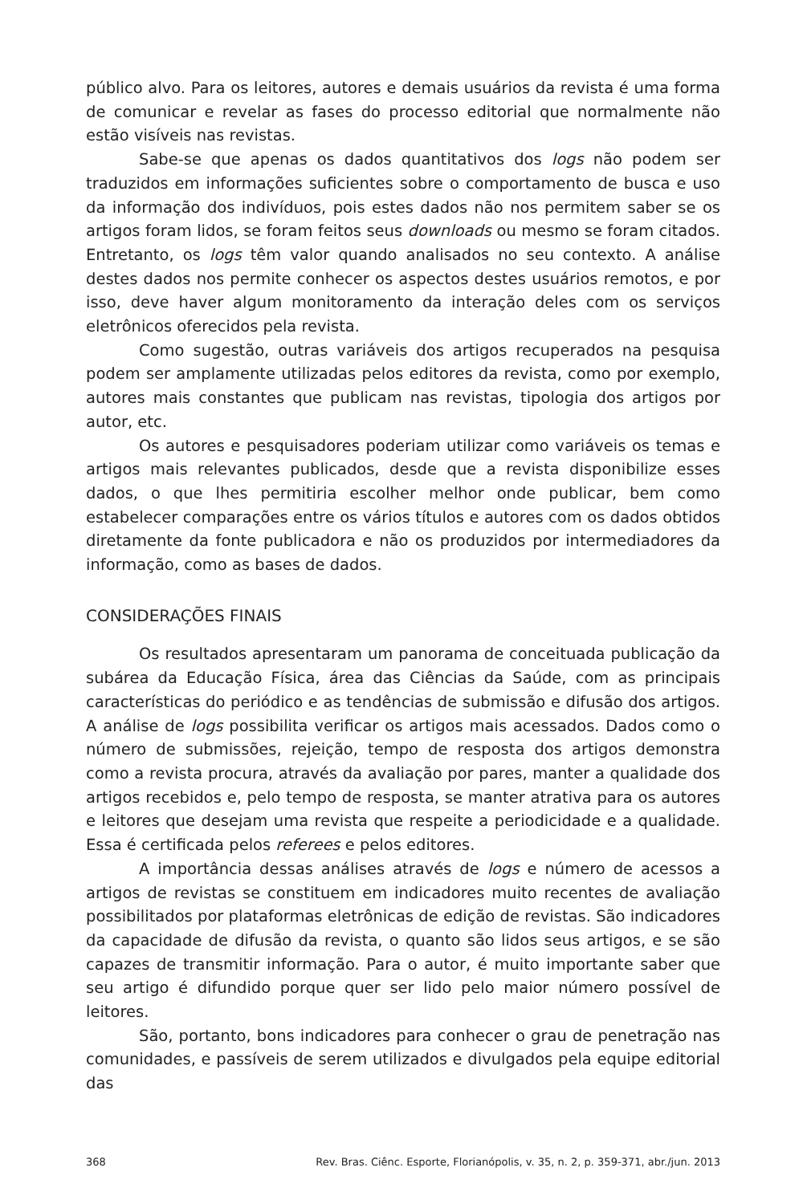público alvo. Para os leitores, autores e demais usuários da revista é uma forma de comunicar e revelar as fases do processo editorial que normalmente não estão visíveis nas revistas.
Sabe-se que apenas os dados quantitativos dos logs não podem ser traduzidos em informações suficientes sobre o comportamento de busca e uso da informação dos indivíduos, pois estes dados não nos permitem saber se os artigos foram lidos, se foram feitos seus downloads ou mesmo se foram citados. Entretanto, os logs têm valor quando analisados no seu contexto. A análise destes dados nos permite conhecer os aspectos destes usuários remotos, e por isso, deve haver algum monitoramento da interação deles com os serviços eletrônicos oferecidos pela revista.
Como sugestão, outras variáveis dos artigos recuperados na pesquisa podem ser amplamente utilizadas pelos editores da revista, como por exemplo, autores mais constantes que publicam nas revistas, tipologia dos artigos por autor, etc.
Os autores e pesquisadores poderiam utilizar como variáveis os temas e artigos mais relevantes publicados, desde que a revista disponibilize esses dados, o que lhes permitiria escolher melhor onde publicar, bem como estabelecer comparações entre os vários títulos e autores com os dados obtidos diretamente da fonte publicadora e não os produzidos por intermediadores da informação, como as bases de dados.
CONSIDERAÇÕES FINAIS
Os resultados apresentaram um panorama de conceituada publicação da subárea da Educação Física, área das Ciências da Saúde, com as principais características do periódico e as tendências de submissão e difusão dos artigos. A análise de logs possibilita verificar os artigos mais acessados. Dados como o número de submissões, rejeição, tempo de resposta dos artigos demonstra como a revista procura, através da avaliação por pares, manter a qualidade dos artigos recebidos e, pelo tempo de resposta, se manter atrativa para os autores e leitores que desejam uma revista que respeite a periodicidade e a qualidade. Essa é certificada pelos referees e pelos editores.
A importância dessas análises através de logs e número de acessos a artigos de revistas se constituem em indicadores muito recentes de avaliação possibilitados por plataformas eletrônicas de edição de revistas. São indicadores da capacidade de difusão da revista, o quanto são lidos seus artigos, e se são capazes de transmitir informação. Para o autor, é muito importante saber que seu artigo é difundido porque quer ser lido pelo maior número possível de leitores.
São, portanto, bons indicadores para conhecer o grau de penetração nas comunidades, e passíveis de serem utilizados e divulgados pela equipe editorial das
368 Rev. Bras. Ciênc. Esporte, Florianópolis, v. 35, n. 2, p. 359-371, abr./jun. 2013